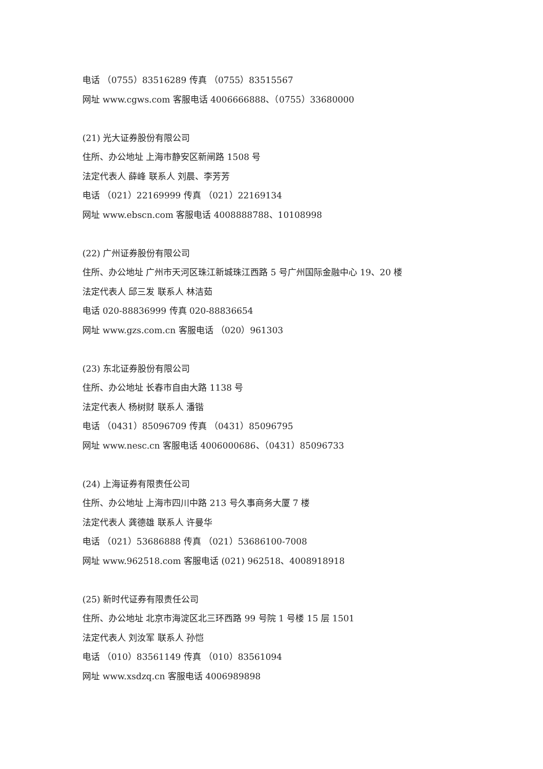电话 （0755）83516289 传真 （0755）83515567
网址 www.cgws.com 客服电话 4006666888、（0755）33680000
(21) 光大证券股份有限公司
住所、办公地址 上海市静安区新闸路 1508 号
法定代表人 薛峰 联系人 刘晨、李芳芳
电话 （021）22169999 传真 （021）22169134
网址 www.ebscn.com 客服电话 4008888788、10108998
(22) 广州证券股份有限公司
住所、办公地址 广州市天河区珠江新城珠江西路 5 号广州国际金融中心 19、20 楼
法定代表人 邱三发 联系人 林洁茹
电话 020-88836999 传真 020-88836654
网址 www.gzs.com.cn 客服电话 （020）961303
(23) 东北证券股份有限公司
住所、办公地址 长春市自由大路 1138 号
法定代表人 杨树财 联系人 潘锴
电话 （0431）85096709 传真 （0431）85096795
网址 www.nesc.cn 客服电话 4006000686、（0431）85096733
(24) 上海证券有限责任公司
住所、办公地址 上海市四川中路 213 号久事商务大厦 7 楼
法定代表人 龚德雄 联系人 许曼华
电话 （021）53686888 传真 （021）53686100-7008
网址 www.962518.com 客服电话 (021) 962518、4008918918
(25) 新时代证券有限责任公司
住所、办公地址 北京市海淀区北三环西路 99 号院 1 号楼 15 层 1501
法定代表人 刘汝军 联系人 孙恺
电话 （010）83561149 传真 （010）83561094
网址 www.xsdzq.cn 客服电话 4006989898